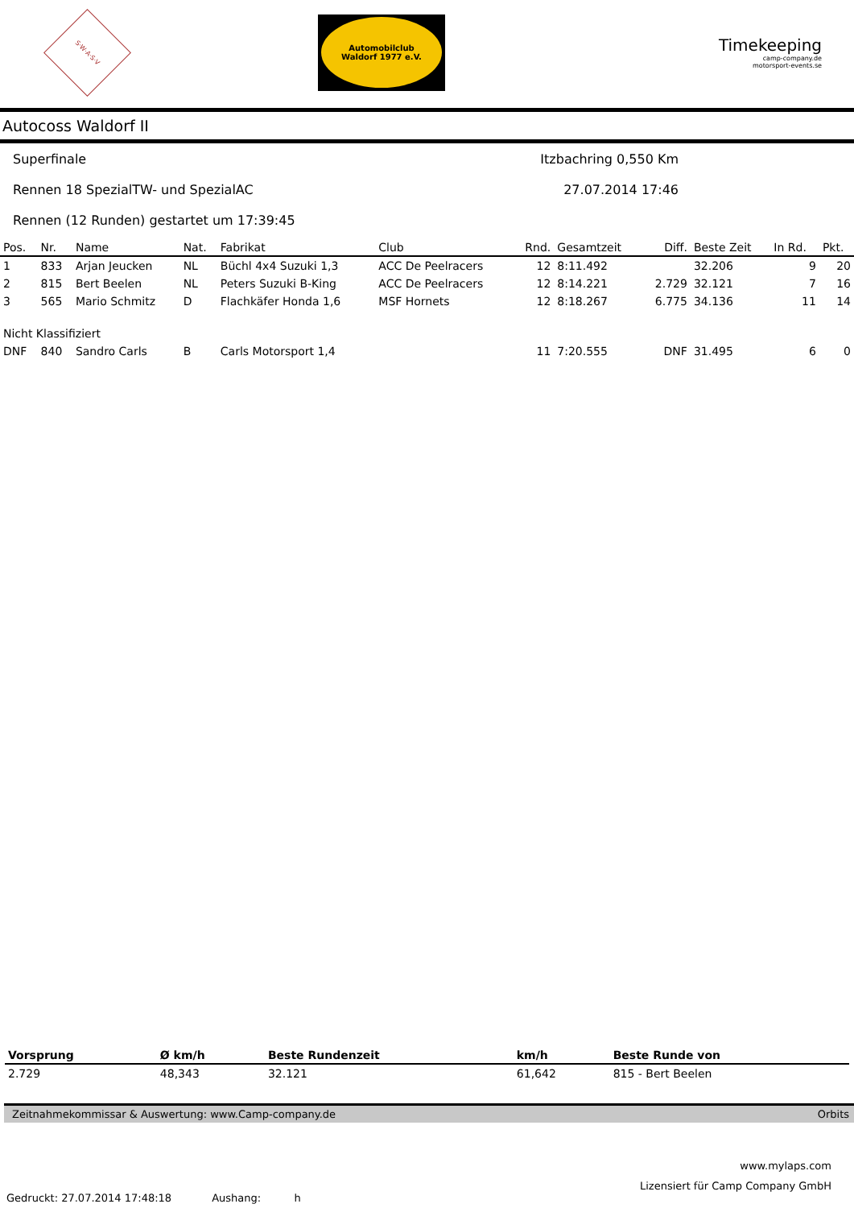S·W·A·S·V
Automobilclub
Waldorf 1977 e.V.
Timekeeping
camp-company.de
motorsport-events.se
Autocoss Waldorf II
Superfinale
Rennen 18 SpezialTW- und SpezialAC
Rennen (12 Runden) gestartet um 17:39:45
Itzbachring 0,550 Km
27.07.2014 17:46
| Pos. | Nr. | Name | Nat. | Fabrikat | Club | Rnd. | Gesamtzeit | Diff. | Beste Zeit | In Rd. | Pkt. |
| --- | --- | --- | --- | --- | --- | --- | --- | --- | --- | --- | --- |
| 1 | 833 | Arjan Jeucken | NL | Büchl 4x4 Suzuki 1,3 | ACC De Peelracers | 12 | 8:11.492 | | 32.206 | 9 | 20 |
| 2 | 815 | Bert Beelen | NL | Peters Suzuki B-King | ACC De Peelracers | 12 | 8:14.221 | 2.729 | 32.121 | 7 | 16 |
| 3 | 565 | Mario Schmitz | D | Flachkäfer Honda 1,6 | MSF Hornets | 12 | 8:18.267 | 6.775 | 34.136 | 11 | 14 |
| Nicht Klassifiziert | | | | | | | | | | | |
| DNF | 840 | Sandro Carls | B | Carls Motorsport 1,4 | | 11 | 7:20.555 | DNF | 31.495 | 6 | 0 |
| Vorsprung | Ø km/h | Beste Rundenzeit | km/h | Beste Runde von |
| --- | --- | --- | --- | --- |
| 2.729 | 48,343 | 32.121 | 61,642 | 815 - Bert Beelen |
Zeitnahmekommissar & Auswertung: www.Camp-company.de Orbits
www.mylaps.com
Lizensiert für Camp Company GmbH
Gedruckt: 27.07.2014 17:48:18 Aushang: h